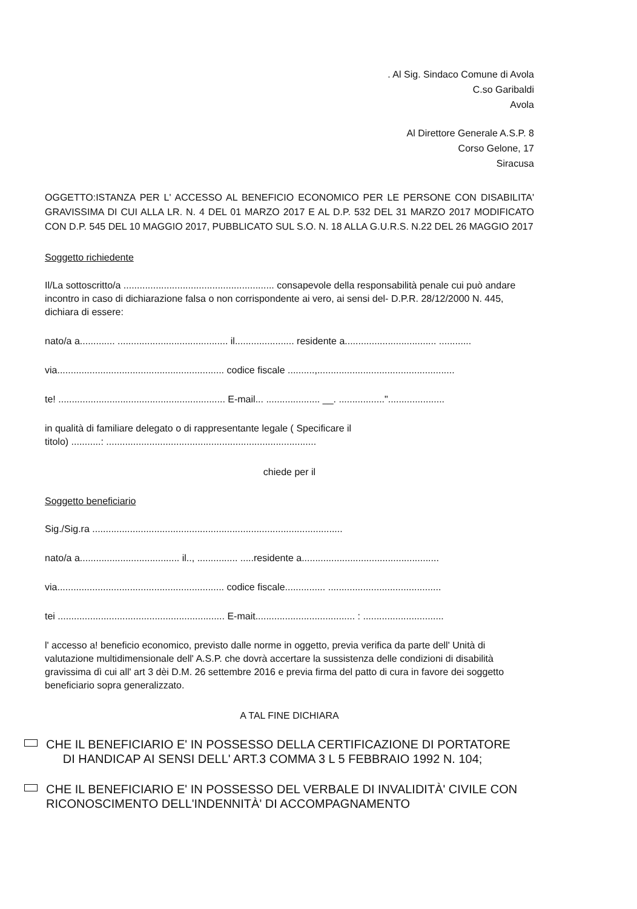. Al Sig. Sindaco Comune di Avola
C.so Garibaldi
Avola
Al Direttore Generale A.S.P. 8
Corso Gelone, 17
Siracusa
OGGETTO:ISTANZA PER L' ACCESSO AL BENEFICIO ECONOMICO PER LE PERSONE CON DISABILITA' GRAVISSIMA DI CUI ALLA LR. N. 4 DEL 01 MARZO 2017 E AL D.P. 532 DEL 31 MARZO 2017 MODIFICATO CON D.P. 545 DEL 10 MAGGIO 2017, PUBBLICATO SUL S.O. N. 18 ALLA G.U.R.S. N.22 DEL 26 MAGGIO 2017
Soggetto richiedente
Il/La sottoscritto/a ........................................................ consapevole della responsabilità penale cui può andare incontro in caso di dichiarazione falsa o non corrispondente ai vero, ai sensi del- D.P.R. 28/12/2000 N. 445, dichiara di essere:
nato/a a............. ......................................... il...................... residente a.................................. ............
via.............................................................. codice fiscale ..........,...................................................
te! .............................................................. E-mail... .................... __. .................".....................
in qualità di familiare delegato o di rappresentante legale ( Specificare il
titolo) ...........: ..............................................................................
chiede per il
Soggetto beneficiario
Sig./Sig.ra .............................................................................................
nato/a a..................................... il.., ............... .....residente a...................................................
via.............................................................. codice fiscale............... ..........................................
tei .............................................................. E-mait..................................... : ..............................
l' accesso a! beneficio economico, previsto dalle norme in oggetto, previa verifica da parte dell' Unità di valutazione multidimensionale dell' A.S.P. che dovrà accertare la sussistenza delle condizioni di disabilità gravissima dì cui all' art 3 dèi D.M. 26 settembre 2016 e previa firma del patto di cura in favore dei soggetto beneficiario sopra generalizzato.
A TAL FINE DICHIARA
CHE IL BENEFICIARIO E' IN POSSESSO DELLA CERTIFICAZIONE DI PORTATORE
DI HANDICAP AI SENSI DELL' ART.3 COMMA 3 L 5 FEBBRAIO 1992 N. 104;
CHE IL BENEFICIARIO E' IN POSSESSO DEL VERBALE DI INVALIDITÀ' CIVILE CON RICONOSCIMENTO DELL'INDENNITÀ' DI ACCOMPAGNAMENTO